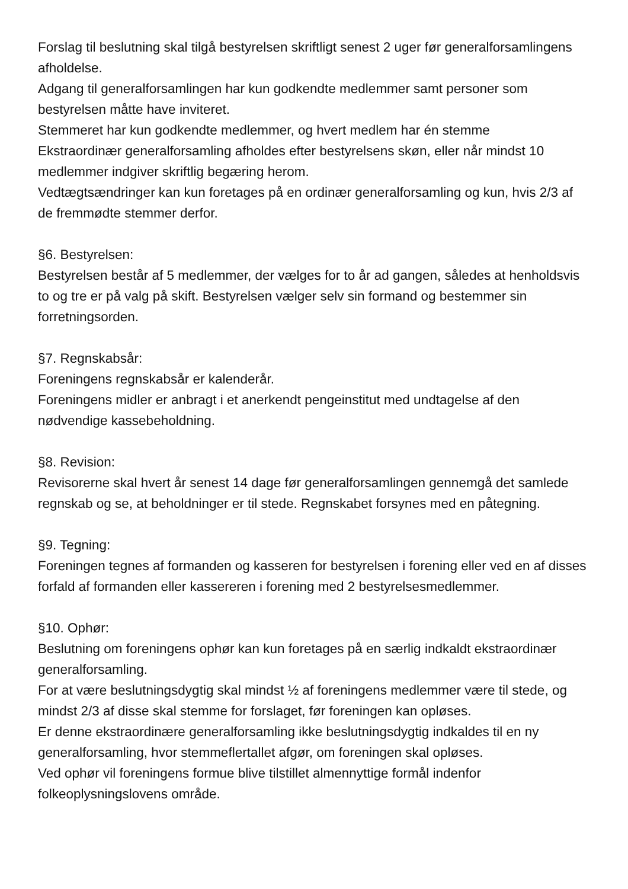Forslag til beslutning skal tilgå bestyrelsen skriftligt senest 2 uger før generalforsamlingens afholdelse.
Adgang til generalforsamlingen har kun godkendte medlemmer samt personer som bestyrelsen måtte have inviteret.
Stemmeret har kun godkendte medlemmer, og hvert medlem har én stemme
Ekstraordinær generalforsamling afholdes efter bestyrelsens skøn, eller når mindst 10 medlemmer indgiver skriftlig begæring herom.
Vedtægtsændringer kan kun foretages på en ordinær generalforsamling og kun, hvis 2/3 af de fremmødte stemmer derfor.
§6. Bestyrelsen:
Bestyrelsen består af 5 medlemmer, der vælges for to år ad gangen, således at henholdsvis to og tre er på valg på skift. Bestyrelsen vælger selv sin formand og bestemmer sin forretningsorden.
§7. Regnskabsår:
Foreningens regnskabsår er kalenderår.
Foreningens midler er anbragt i et anerkendt pengeinstitut med undtagelse af den nødvendige kassebeholdning.
§8. Revision:
Revisorerne skal hvert år senest 14 dage før generalforsamlingen gennemgå det samlede regnskab og se, at beholdninger er til stede. Regnskabet forsynes med en påtegning.
§9. Tegning:
Foreningen tegnes af formanden og kasseren for bestyrelsen i forening eller ved en af disses forfald af formanden eller kassereren i forening med 2 bestyrelsesmedlemmer.
§10. Ophør:
Beslutning om foreningens ophør kan kun foretages på en særlig indkaldt ekstraordinær generalforsamling.
For at være beslutningsdygtig skal mindst ½ af foreningens medlemmer være til stede, og mindst 2/3 af disse skal stemme for forslaget, før foreningen kan opløses.
Er denne ekstraordinære generalforsamling ikke beslutningsdygtig indkaldes til en ny generalforsamling, hvor stemmeflertallet afgør, om foreningen skal opløses.
Ved ophør vil foreningens formue blive tilstillet almennyttige formål indenfor folkeoplysningslovens område.